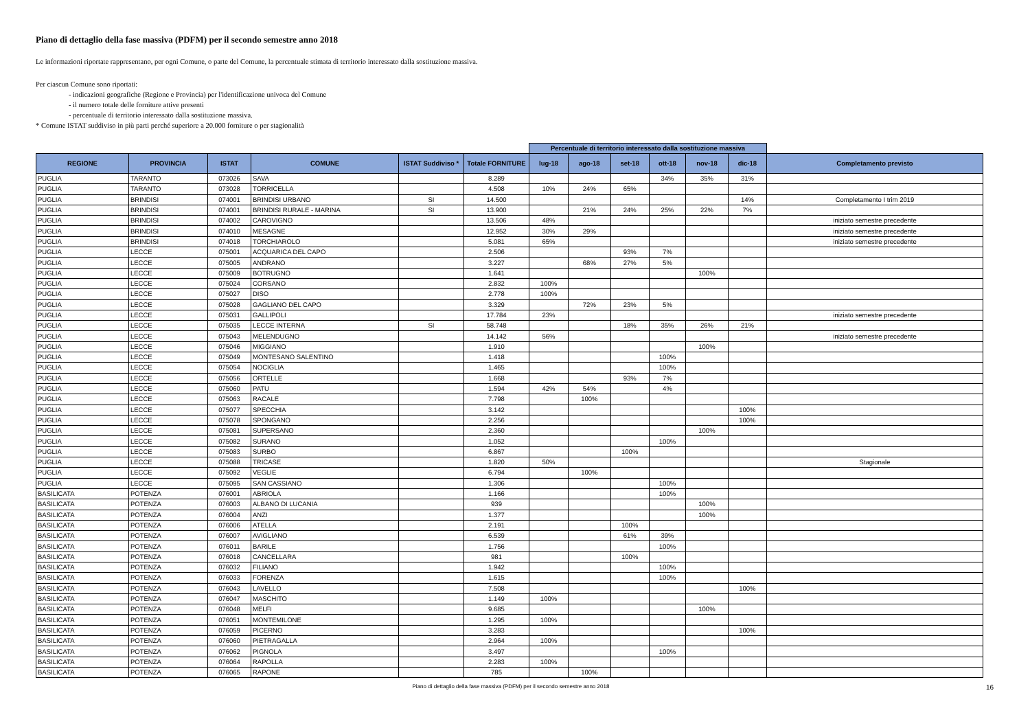Piano di dettaglio della fase massiva (PDFM) per il secondo semestre anno 2018
Le informazioni riportate rappresentano, per ogni Comune, o parte del Comune, la percentuale stimata di territorio interessato dalla sostituzione massiva.
Per ciascun Comune sono riportati:
- indicazioni geografiche (Regione e Provincia) per l'identificazione univoca del Comune
- il numero totale delle forniture attive presenti
- percentuale di territorio interessato dalla sostituzione massiva.
* Comune ISTAT suddiviso in più parti perché superiore a 20.000 forniture o per stagionalità
| | | | | | | Percentuale di territorio interessato dalla sostituzione massiva | | | | | | |
| REGIONE | PROVINCIA | ISTAT | COMUNE | ISTAT Suddiviso * | Totale FORNITURE | lug-18 | ago-18 | set-18 | ott-18 | nov-18 | dic-18 | Completamento previsto |
| PUGLIA | TARANTO | 073026 | SAVA | | 8.289 | | | | 34% | 35% | 31% | |
| PUGLIA | TARANTO | 073028 | TORRICELLA | | 4.508 | 10% | 24% | 65% | | | | |
| PUGLIA | BRINDISI | 074001 | BRINDISI URBANO | SI | 14.500 | | | | | | 14% | Completamento I trim 2019 |
| PUGLIA | BRINDISI | 074001 | BRINDISI RURALE - MARINA | SI | 13.900 | | 21% | 24% | 25% | 22% | 7% | |
| PUGLIA | BRINDISI | 074002 | CAROVIGNO | | 13.506 | 48% | | | | | | iniziato semestre precedente |
| PUGLIA | BRINDISI | 074010 | MESAGNE | | 12.952 | 30% | 29% | | | | | iniziato semestre precedente |
| PUGLIA | BRINDISI | 074018 | TORCHIAROLO | | 5.081 | 65% | | | | | | iniziato semestre precedente |
| PUGLIA | LECCE | 075001 | ACQUARICA DEL CAPO | | 2.506 | | | 93% | 7% | | | |
| PUGLIA | LECCE | 075005 | ANDRANO | | 3.227 | | 68% | 27% | 5% | | | |
| PUGLIA | LECCE | 075009 | BOTRUGNO | | 1.641 | | | | | 100% | | |
| PUGLIA | LECCE | 075024 | CORSANO | | 2.832 | 100% | | | | | | |
| PUGLIA | LECCE | 075027 | DISO | | 2.778 | 100% | | | | | | |
| PUGLIA | LECCE | 075028 | GAGLIANO DEL CAPO | | 3.329 | | 72% | 23% | 5% | | | |
| PUGLIA | LECCE | 075031 | GALLIPOLI | | 17.784 | 23% | | | | | | iniziato semestre precedente |
| PUGLIA | LECCE | 075035 | LECCE INTERNA | SI | 58.748 | | | 18% | 35% | 26% | 21% | |
| PUGLIA | LECCE | 075043 | MELENDUGNO | | 14.142 | 56% | | | | | | iniziato semestre precedente |
| PUGLIA | LECCE | 075046 | MIGGIANO | | 1.910 | | | | | 100% | | |
| PUGLIA | LECCE | 075049 | MONTESANO SALENTINO | | 1.418 | | | | 100% | | | |
| PUGLIA | LECCE | 075054 | NOCIGLIA | | 1.465 | | | | 100% | | | |
| PUGLIA | LECCE | 075056 | ORTELLE | | 1.668 | | | 93% | 7% | | | |
| PUGLIA | LECCE | 075060 | PATU | | 1.594 | 42% | 54% | | 4% | | | |
| PUGLIA | LECCE | 075063 | RACALE | | 7.798 | | 100% | | | | | |
| PUGLIA | LECCE | 075077 | SPECCHIA | | 3.142 | | | | | | 100% | |
| PUGLIA | LECCE | 075078 | SPONGANO | | 2.256 | | | | | | 100% | |
| PUGLIA | LECCE | 075081 | SUPERSANO | | 2.360 | | | | | 100% | | |
| PUGLIA | LECCE | 075082 | SURANO | | 1.052 | | | | 100% | | | |
| PUGLIA | LECCE | 075083 | SURBO | | 6.867 | | | 100% | | | | |
| PUGLIA | LECCE | 075088 | TRICASE | | 1.820 | 50% | | | | | | Stagionale |
| PUGLIA | LECCE | 075092 | VEGLIE | | 6.794 | | 100% | | | | | |
| PUGLIA | LECCE | 075095 | SAN CASSIANO | | 1.306 | | | | 100% | | | |
| BASILICATA | POTENZA | 076001 | ABRIOLA | | 1.166 | | | | 100% | | | |
| BASILICATA | POTENZA | 076003 | ALBANO DI LUCANIA | | 939 | | | | | 100% | | |
| BASILICATA | POTENZA | 076004 | ANZI | | 1.377 | | | | | 100% | | |
| BASILICATA | POTENZA | 076006 | ATELLA | | 2.191 | | | 100% | | | | |
| BASILICATA | POTENZA | 076007 | AVIGLIANO | | 6.539 | | | 61% | 39% | | | |
| BASILICATA | POTENZA | 076011 | BARILE | | 1.756 | | | | 100% | | | |
| BASILICATA | POTENZA | 076018 | CANCELLARA | | 981 | | | 100% | | | | |
| BASILICATA | POTENZA | 076032 | FILIANO | | 1.942 | | | | 100% | | | |
| BASILICATA | POTENZA | 076033 | FORENZA | | 1.615 | | | | 100% | | | |
| BASILICATA | POTENZA | 076043 | LAVELLO | | 7.508 | | | | | | 100% | |
| BASILICATA | POTENZA | 076047 | MASCHITO | | 1.149 | 100% | | | | | | |
| BASILICATA | POTENZA | 076048 | MELFI | | 9.685 | | | | | 100% | | |
| BASILICATA | POTENZA | 076051 | MONTEMILONE | | 1.295 | 100% | | | | | | |
| BASILICATA | POTENZA | 076059 | PICERNO | | 3.283 | | | | | | 100% | |
| BASILICATA | POTENZA | 076060 | PIETRAGALLA | | 2.964 | 100% | | | | | | |
| BASILICATA | POTENZA | 076062 | PIGNOLA | | 3.497 | | | | 100% | | | |
| BASILICATA | POTENZA | 076064 | RAPOLLA | | 2.283 | 100% | | | | | | |
| BASILICATA | POTENZA | 076065 | RAPONE | | 785 | | 100% | | | | | |
Piano di dettaglio della fase massiva (PDFM) per il secondo semestre anno 2018 16